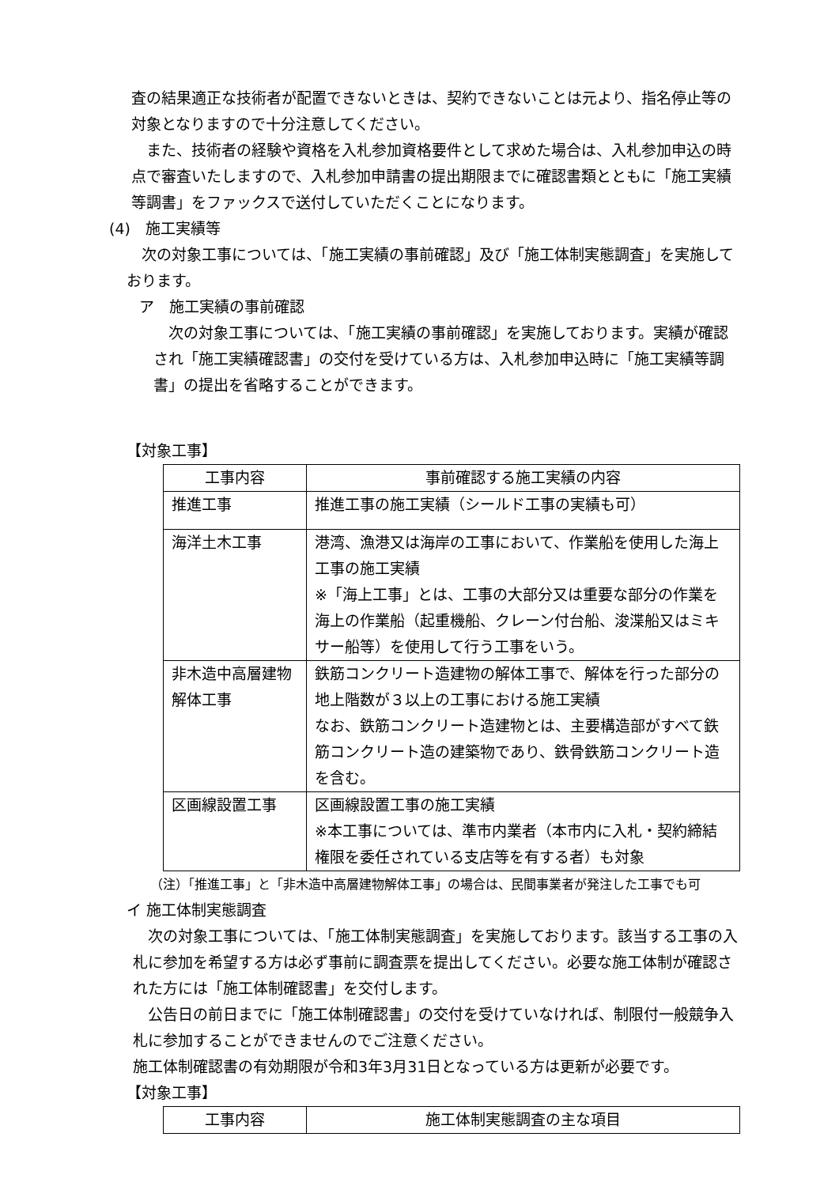査の結果適正な技術者が配置できないときは、契約できないことは元より、指名停止等の対象となりますので十分注意してください。
　また、技術者の経験や資格を入札参加資格要件として求めた場合は、入札参加申込の時点で審査いたしますので、入札参加申請書の提出期限までに確認書類とともに「施工実績等調書」をファックスで送付していただくことになります。
(4)　施工実績等
　次の対象工事については、「施工実績の事前確認」及び「施工体制実態調査」を実施しております。
ア　施工実績の事前確認
　次の対象工事については、「施工実績の事前確認」を実施しております。実績が確認され「施工実績確認書」の交付を受けている方は、入札参加申込時に「施工実績等調書」の提出を省略することができます。
【対象工事】
| 工事内容 | 事前確認する施工実績の内容 |
| --- | --- |
| 推進工事 | 推進工事の施工実績（シールド工事の実績も可） |
| 海洋土木工事 | 港湾、漁港又は海岸の工事において、作業船を使用した海上工事の施工実績 ※「海上工事」とは、工事の大部分又は重要な部分の作業を海上の作業船（起重機船、クレーン付台船、浚渫船又はミキサー船等）を使用して行う工事をいう。 |
| 非木造中高層建物解体工事 | 鉄筋コンクリート造建物の解体工事で、解体を行った部分の地上階数が３以上の工事における施工実績 なお、鉄筋コンクリート造建物とは、主要構造部がすべて鉄筋コンクリート造の建築物であり、鉄骨鉄筋コンクリート造を含む。 |
| 区画線設置工事 | 区画線設置工事の施工実績 ※本工事については、準市内業者（本市内に入札・契約締結権限を委任されている支店等を有する者）も対象 |
（注）「推進工事」と「非木造中高層建物解体工事」の場合は、民間事業者が発注した工事でも可
イ 施工体制実態調査
　次の対象工事については、「施工体制実態調査」を実施しております。該当する工事の入札に参加を希望する方は必ず事前に調査票を提出してください。必要な施工体制が確認された方には「施工体制確認書」を交付します。
　公告日の前日までに「施工体制確認書」の交付を受けていなければ、制限付一般競争入札に参加することができませんのでご注意ください。
施工体制確認書の有効期限が令和3年3月31日となっている方は更新が必要です。
【対象工事】
| 工事内容 | 施工体制実態調査の主な項目 |
| --- | --- |